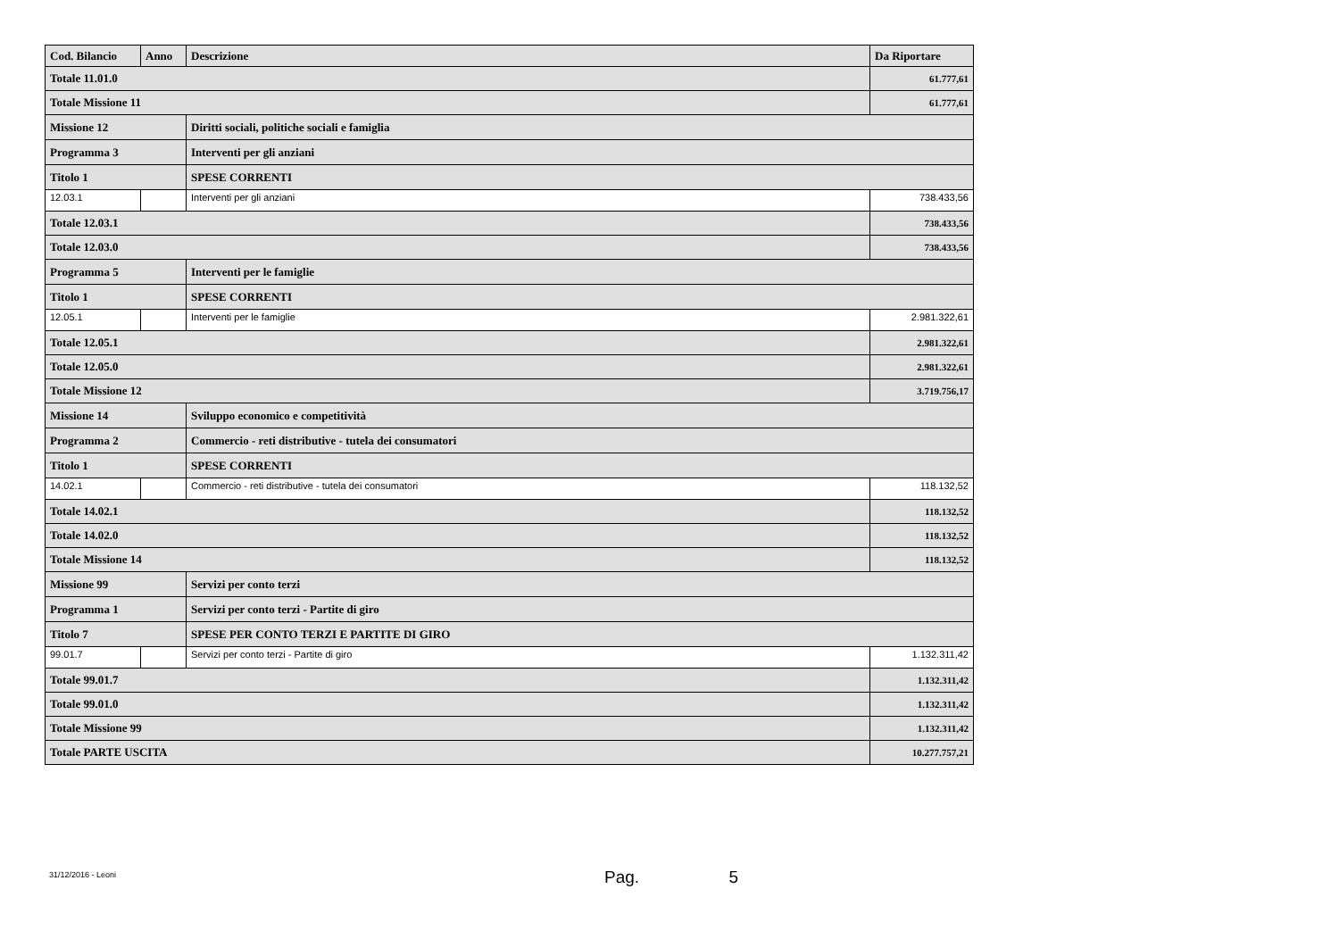| Cod. Bilancio | Anno | Descrizione | Da Riportare |
| --- | --- | --- | --- |
| Totale 11.01.0 | | | 61.777,61 |
| Totale Missione 11 | | | 61.777,61 |
| Missione 12 | | Diritti sociali, politiche sociali e famiglia | |
| Programma 3 | | Interventi per gli anziani | |
| Titolo 1 | | SPESE CORRENTI | |
| 12.03.1 | | Interventi per gli anziani | 738.433,56 |
| Totale 12.03.1 | | | 738.433,56 |
| Totale 12.03.0 | | | 738.433,56 |
| Programma 5 | | Interventi per le famiglie | |
| Titolo 1 | | SPESE CORRENTI | |
| 12.05.1 | | Interventi per le famiglie | 2.981.322,61 |
| Totale 12.05.1 | | | 2.981.322,61 |
| Totale 12.05.0 | | | 2.981.322,61 |
| Totale Missione 12 | | | 3.719.756,17 |
| Missione 14 | | Sviluppo economico e competitività | |
| Programma 2 | | Commercio - reti distributive - tutela dei consumatori | |
| Titolo 1 | | SPESE CORRENTI | |
| 14.02.1 | | Commercio - reti distributive - tutela dei consumatori | 118.132,52 |
| Totale 14.02.1 | | | 118.132,52 |
| Totale 14.02.0 | | | 118.132,52 |
| Totale Missione 14 | | | 118.132,52 |
| Missione 99 | | Servizi per conto terzi | |
| Programma 1 | | Servizi per conto terzi - Partite di giro | |
| Titolo 7 | | SPESE PER CONTO TERZI E PARTITE DI GIRO | |
| 99.01.7 | | Servizi per conto terzi - Partite di giro | 1.132.311,42 |
| Totale 99.01.7 | | | 1.132.311,42 |
| Totale 99.01.0 | | | 1.132.311,42 |
| Totale Missione 99 | | | 1.132.311,42 |
| Totale PARTE USCITA | | | 10.277.757,21 |
31/12/2016 - Leoni Pag. 5